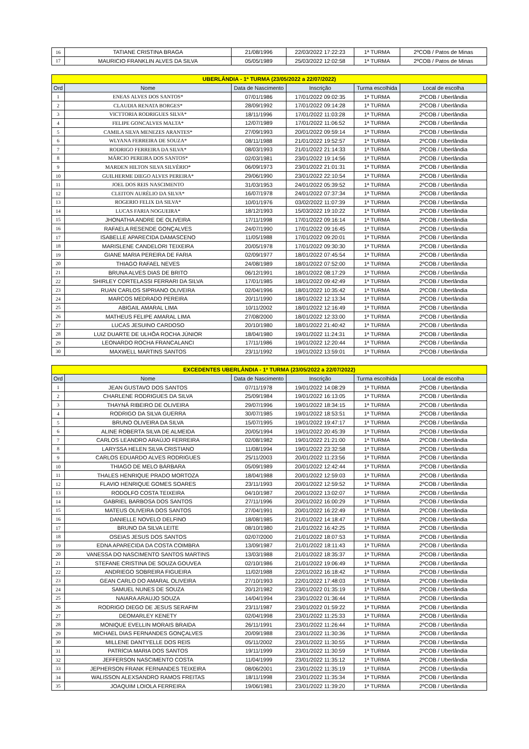| 16 | TATIANE CRISTINA BRAGA | 21/08/1996 | 22/03/2022 17:22:23 | 1ª TURMA | 2ºCOB / Patos de Minas |
| 17 | MAURICIO FRANKLIN ALVES DA SILVA | 05/05/1989 | 25/03/2022 12:02:58 | 1ª TURMA | 2ºCOB / Patos de Minas |
| UBERLÂNDIA - 1ª TURMA (23/05/2022 a 22/07/2022) | | | | | |
| Ord | Nome | Data de Nascimento | Inscrição | Turma escolhida | Local de escolha |
| 1 | ENEAS ALVES DOS SANTOS* | 07/01/1986 | 17/01/2022 09:02:35 | 1ª TURMA | 2ºCOB / Uberlândia |
| 2 | CLAUDIA RENATA BORGES* | 28/09/1992 | 17/01/2022 09:14:28 | 1ª TURMA | 2ºCOB / Uberlândia |
| 3 | VICTTORIA RODRIGUES SILVA* | 18/11/1996 | 17/01/2022 11:03:28 | 1ª TURMA | 2ºCOB / Uberlândia |
| 4 | FELIPE GONCALVES MALTA* | 12/07/1989 | 17/01/2022 11:06:52 | 1ª TURMA | 2ºCOB / Uberlândia |
| 5 | CAMILA SILVA MENEZES ARANTES* | 27/09/1993 | 20/01/2022 09:59:14 | 1ª TURMA | 2ºCOB / Uberlândia |
| 6 | WLYANA FERREIRA DE SOUZA* | 08/11/1988 | 21/01/2022 19:52:57 | 1ª TURMA | 2ºCOB / Uberlândia |
| 7 | RODRIGO FERREIRA DA SILVA* | 08/03/1993 | 21/01/2022 21:14:33 | 1ª TURMA | 2ºCOB / Uberlândia |
| 8 | MÁRCIO PEREIRA DOS SANTOS* | 02/03/1981 | 23/01/2022 19:14:56 | 1ª TURMA | 2ºCOB / Uberlândia |
| 9 | MARDEN HILTON SILVA SILVÉRIO* | 06/09/1973 | 23/01/2022 21:01:31 | 1ª TURMA | 2ºCOB / Uberlândia |
| 10 | GUILHERME DIEGO ALVES PEREIRA* | 29/06/1990 | 23/01/2022 22:10:54 | 1ª TURMA | 2ºCOB / Uberlândia |
| 11 | JOEL DOS REIS NASCIMENTO | 31/03/1953 | 24/01/2022 05:39:52 | 1ª TURMA | 2ºCOB / Uberlândia |
| 12 | CLEITON AURÉLIO DA SILVA* | 16/07/1978 | 24/01/2022 07:37:34 | 1ª TURMA | 2ºCOB / Uberlândia |
| 13 | ROGERIO FELIX DA SILVA* | 10/01/1976 | 03/02/2022 11:07:39 | 1ª TURMA | 2ºCOB / Uberlândia |
| 14 | LUCAS FARIA NOGUEIRA* | 18/12/1993 | 15/03/2022 19:10:22 | 1ª TURMA | 2ºCOB / Uberlândia |
| 15 | JHONATHA ANDRE DE OLIVEIRA | 17/11/1998 | 17/01/2022 09:16:14 | 1ª TURMA | 2ºCOB / Uberlândia |
| 16 | RAFAELA RESENDE GONÇALVES | 24/07/1990 | 17/01/2022 09:16:45 | 1ª TURMA | 2ºCOB / Uberlândia |
| 17 | ISABELLE APARECIDA DAMASCENO | 11/05/1988 | 17/01/2022 09:20:01 | 1ª TURMA | 2ºCOB / Uberlândia |
| 18 | MARISLENE CANDELORI TEIXEIRA | 20/05/1978 | 17/01/2022 09:30:30 | 1ª TURMA | 2ºCOB / Uberlândia |
| 19 | GIANE MARIA PEREIRA DE FARIA | 02/09/1977 | 18/01/2022 07:45:54 | 1ª TURMA | 2ºCOB / Uberlândia |
| 20 | THIAGO RAFAEL NEVES | 24/08/1989 | 18/01/2022 07:52:00 | 1ª TURMA | 2ºCOB / Uberlândia |
| 21 | BRUNA ALVES DIAS DE BRITO | 06/12/1991 | 18/01/2022 08:17:29 | 1ª TURMA | 2ºCOB / Uberlândia |
| 22 | SHIRLEY CORTELASSI FERRARI DA SILVA | 17/01/1985 | 18/01/2022 09:42:49 | 1ª TURMA | 2ºCOB / Uberlândia |
| 23 | RUAN CARLOS SIPRIANO OLIVEIRA | 02/04/1996 | 18/01/2022 10:35:42 | 1ª TURMA | 2ºCOB / Uberlândia |
| 24 | MARCOS MEDRADO PEREIRA | 20/11/1990 | 18/01/2022 12:13:34 | 1ª TURMA | 2ºCOB / Uberlândia |
| 25 | ABIGAIL AMARAL LIMA | 10/11/2002 | 18/01/2022 12:16:49 | 1ª TURMA | 2ºCOB / Uberlândia |
| 26 | MATHEUS FELIPE AMARAL LIMA | 27/08/2000 | 18/01/2022 12:33:00 | 1ª TURMA | 2ºCOB / Uberlândia |
| 27 | LUCAS JESUINO CARDOSO | 20/10/1980 | 18/01/2022 21:40:42 | 1ª TURMA | 2ºCOB / Uberlândia |
| 28 | LUIZ DUARTE DE ULHÔA ROCHA JÚNIOR | 18/04/1980 | 19/01/2022 11:24:31 | 1ª TURMA | 2ºCOB / Uberlândia |
| 29 | LEONARDO ROCHA FRANCALANCI | 17/11/1986 | 19/01/2022 12:20:44 | 1ª TURMA | 2ºCOB / Uberlândia |
| 30 | MAXWELL MARTINS SANTOS | 23/11/1992 | 19/01/2022 13:59:01 | 1ª TURMA | 2ºCOB / Uberlândia |
| EXCEDENTES UBERLÂNDIA - 1ª TURMA (23/05/2022 a 22/07/2022) | | | | | |
| Ord | Nome | Data de Nascimento | Inscrição | Turma escolhida | Local de escolha |
| 1 | JEAN GUSTAVO DOS SANTOS | 07/11/1978 | 19/01/2022 14:08:29 | 1ª TURMA | 2ºCOB / Uberlândia |
| 2 | CHARLENE RODRIGUES DA SILVA | 25/09/1984 | 19/01/2022 16:13:05 | 1ª TURMA | 2ºCOB / Uberlândia |
| 3 | THAYNÁ RIBEIRO DE OLIVEIRA | 29/07/1996 | 19/01/2022 18:34:15 | 1ª TURMA | 2ºCOB / Uberlândia |
| 4 | RODRIGO DA SILVA GUERRA | 30/07/1985 | 19/01/2022 18:53:51 | 1ª TURMA | 2ºCOB / Uberlândia |
| 5 | BRUNO OLIVEIRA DA SILVA | 15/07/1995 | 19/01/2022 19:47:17 | 1ª TURMA | 2ºCOB / Uberlândia |
| 6 | ALINE ROBERTA SILVA DE ALMEIDA | 20/05/1994 | 19/01/2022 20:45:39 | 1ª TURMA | 2ºCOB / Uberlândia |
| 7 | CARLOS LEANDRO ARAÚJO FERREIRA | 02/08/1982 | 19/01/2022 21:21:00 | 1ª TURMA | 2ºCOB / Uberlândia |
| 8 | LARYSSA HELEN SILVA CRISTIANO | 11/08/1994 | 19/01/2022 23:32:58 | 1ª TURMA | 2ºCOB / Uberlândia |
| 9 | CARLOS EDUARDO ALVES RODRIGUES | 25/11/2003 | 20/01/2022 11:23:56 | 1ª TURMA | 2ºCOB / Uberlândia |
| 10 | THIAGO DE MELO BÁRBARA | 05/09/1989 | 20/01/2022 12:42:44 | 1ª TURMA | 2ºCOB / Uberlândia |
| 11 | THALES HENRIQUE PRADO MORTOZA | 18/04/1988 | 20/01/2022 12:59:03 | 1ª TURMA | 2ºCOB / Uberlândia |
| 12 | FLAVIO HENRIQUE GOMES SOARES | 23/11/1993 | 20/01/2022 12:59:52 | 1ª TURMA | 2ºCOB / Uberlândia |
| 13 | RODOLFO COSTA TEIXEIRA | 04/10/1987 | 20/01/2022 13:02:07 | 1ª TURMA | 2ºCOB / Uberlândia |
| 14 | GABRIEL BARBOSA DOS SANTOS | 27/11/1996 | 20/01/2022 16:00:29 | 1ª TURMA | 2ºCOB / Uberlândia |
| 15 | MATEUS OLIVEIRA DOS SANTOS | 27/04/1991 | 20/01/2022 16:22:49 | 1ª TURMA | 2ºCOB / Uberlândia |
| 16 | DANIELLE NOVELO DELFINO | 18/08/1985 | 21/01/2022 14:18:47 | 1ª TURMA | 2ºCOB / Uberlândia |
| 17 | BRUNO DA SILVA LEITE | 08/10/1980 | 21/01/2022 16:42:25 | 1ª TURMA | 2ºCOB / Uberlândia |
| 18 | OSEIAS JESUS DOS SANTOS | 02/07/2000 | 21/01/2022 18:07:53 | 1ª TURMA | 2ºCOB / Uberlândia |
| 19 | EDNA APARECIDA DA COSTA COIMBRA | 13/09/1987 | 21/01/2022 18:11:43 | 1ª TURMA | 2ºCOB / Uberlândia |
| 20 | VANESSA DO NASCIMENTO SANTOS MARTINS | 13/03/1988 | 21/01/2022 18:35:37 | 1ª TURMA | 2ºCOB / Uberlândia |
| 21 | STEFANE CRISTINA DE SOUZA GOUVEA | 02/10/1986 | 21/01/2022 19:06:49 | 1ª TURMA | 2ºCOB / Uberlândia |
| 22 | ANDRIEGO SOBREIRA FIGUEIRA | 11/02/1988 | 22/01/2022 16:18:42 | 1ª TURMA | 2ºCOB / Uberlândia |
| 23 | GEAN CARLO DO AMARAL OLIVEIRA | 27/10/1993 | 22/01/2022 17:48:03 | 1ª TURMA | 2ºCOB / Uberlândia |
| 24 | SAMUEL NUNES DE SOUZA | 20/12/1982 | 23/01/2022 01:35:19 | 1ª TURMA | 2ºCOB / Uberlândia |
| 25 | NAIARA ARAUJO SOUZA | 14/04/1994 | 23/01/2022 01:36:44 | 1ª TURMA | 2ºCOB / Uberlândia |
| 26 | RODRIGO DIEGO DE JESUS SERAFIM | 23/11/1987 | 23/01/2022 01:59:22 | 1ª TURMA | 2ºCOB / Uberlândia |
| 27 | DEOMARLEY KENETY | 02/04/1998 | 23/01/2022 11:25:33 | 1ª TURMA | 2ºCOB / Uberlândia |
| 28 | MONIQUE EVELLIN MORAIS BRAIDA | 26/11/1991 | 23/01/2022 11:26:44 | 1ª TURMA | 2ºCOB / Uberlândia |
| 29 | MICHAEL DIAS FERNANDES GONÇALVES | 20/09/1988 | 23/01/2022 11:30:36 | 1ª TURMA | 2ºCOB / Uberlândia |
| 30 | MILLENE DANTYELLE DOS REIS | 05/11/2002 | 23/01/2022 11:30:55 | 1ª TURMA | 2ºCOB / Uberlândia |
| 31 | PATRÍCIA MARIA DOS SANTOS | 19/11/1999 | 23/01/2022 11:30:59 | 1ª TURMA | 2ºCOB / Uberlândia |
| 32 | JEFFERSON NASCIMENTO COSTA | 11/04/1999 | 23/01/2022 11:35:12 | 1ª TURMA | 2ºCOB / Uberlândia |
| 33 | JEPHERSON FRANK FERNANDES TEIXEIRA | 08/06/2001 | 23/01/2022 11:35:19 | 1ª TURMA | 2ºCOB / Uberlândia |
| 34 | WALISSON ALEXSANDRO RAMOS FREITAS | 18/11/1998 | 23/01/2022 11:35:34 | 1ª TURMA | 2ºCOB / Uberlândia |
| 35 | JOAQUIM LOIOLA FERREIRA | 19/06/1981 | 23/01/2022 11:39:20 | 1ª TURMA | 2ºCOB / Uberlândia |